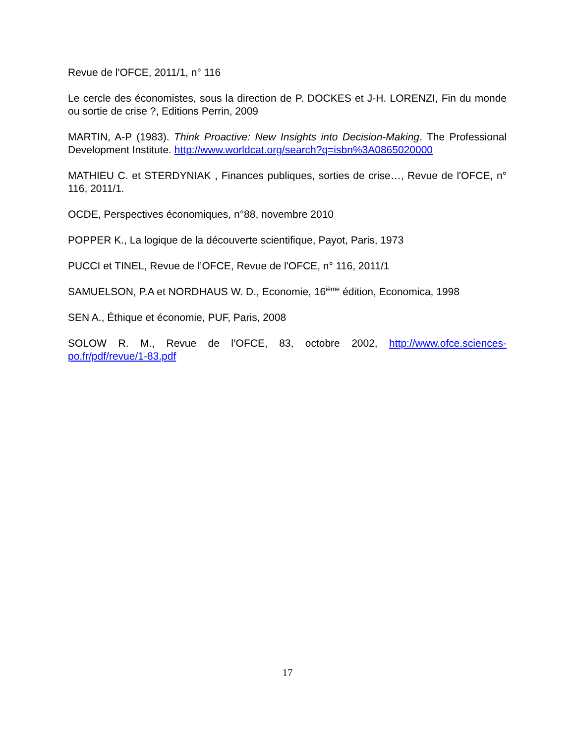Revue de l'OFCE, 2011/1, n° 116
Le cercle des économistes, sous la direction de P. DOCKES et J-H. LORENZI, Fin du monde ou sortie de crise ?, Editions Perrin, 2009
MARTIN, A-P (1983). Think Proactive: New Insights into Decision-Making. The Professional Development Institute. http://www.worldcat.org/search?q=isbn%3A0865020000
MATHIEU C. et STERDYNIAK , Finances publiques, sorties de crise…, Revue de l'OFCE, n° 116, 2011/1.
OCDE, Perspectives économiques, n°88, novembre 2010
POPPER K., La logique de la découverte scientifique, Payot, Paris, 1973
PUCCI et TINEL, Revue de l’OFCE, Revue de l'OFCE, n° 116, 2011/1
SAMUELSON, P.A et NORDHAUS W. D., Economie, 16<sup>ième</sup> édition, Economica, 1998
SEN A., Éthique et économie, PUF, Paris, 2008
SOLOW R. M., Revue de l’OFCE, 83, octobre 2002, http://www.ofce.sciences-po.fr/pdf/revue/1-83.pdf
17